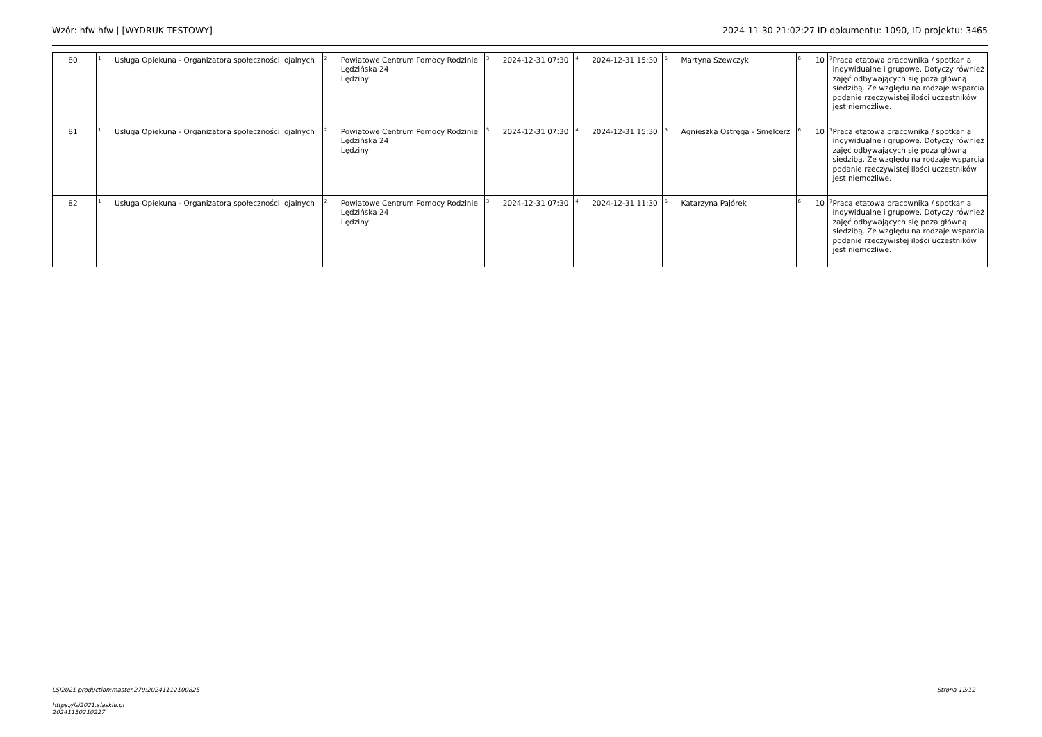Wzór: hfw hfw | [WYDRUK TESTOWY] 2024-11-30 21:02:27 ID dokumentu: 1090, ID projektu: 3465
| 80 | <sup>1</sup> Usługa Opiekuna - Organizatora społeczności lojalnych | <sup>2</sup> Powiatowe Centrum Pomocy Rodzinie Lędzińska 24 Lędziny | <sup>3</sup> 2024-12-31 07:30 | <sup>4</sup> 2024-12-31 15:30 | <sup>5</sup> Martyna Szewczyk | <sup>6</sup> 10 | <sup>7</sup> Praca etatowa pracownika / spotkania indywidualne i grupowe. Dotyczy również zajęć odbywających się poza główną siedzibą. Ze względu na rodzaje wsparcia podanie rzeczywistej ilości uczestników jest niemożliwe. |
| 81 | <sup>1</sup> Usługa Opiekuna - Organizatora społeczności lojalnych | <sup>2</sup> Powiatowe Centrum Pomocy Rodzinie Lędzińska 24 Lędziny | <sup>3</sup> 2024-12-31 07:30 | <sup>4</sup> 2024-12-31 15:30 | <sup>5</sup> Agnieszka Ostręga - Smelcerz | <sup>6</sup> 10 | <sup>7</sup> Praca etatowa pracownika / spotkania indywidualne i grupowe. Dotyczy również zajęć odbywających się poza główną siedzibą. Ze względu na rodzaje wsparcia podanie rzeczywistej ilości uczestników jest niemożliwe. |
| 82 | <sup>1</sup> Usługa Opiekuna - Organizatora społeczności lojalnych | <sup>2</sup> Powiatowe Centrum Pomocy Rodzinie Lędzińska 24 Lędziny | <sup>3</sup> 2024-12-31 07:30 | <sup>4</sup> 2024-12-31 11:30 | <sup>5</sup> Katarzyna Pajórek | <sup>6</sup> 10 | <sup>7</sup> Praca etatowa pracownika / spotkania indywidualne i grupowe. Dotyczy również zajęć odbywających się poza główną siedzibą. Ze względu na rodzaje wsparcia podanie rzeczywistej ilości uczestników jest niemożliwe. |
LSI2021 production:master.279:20241112100825 Strona 12/12
https://lsi2021.slaskie.pl
20241130210227